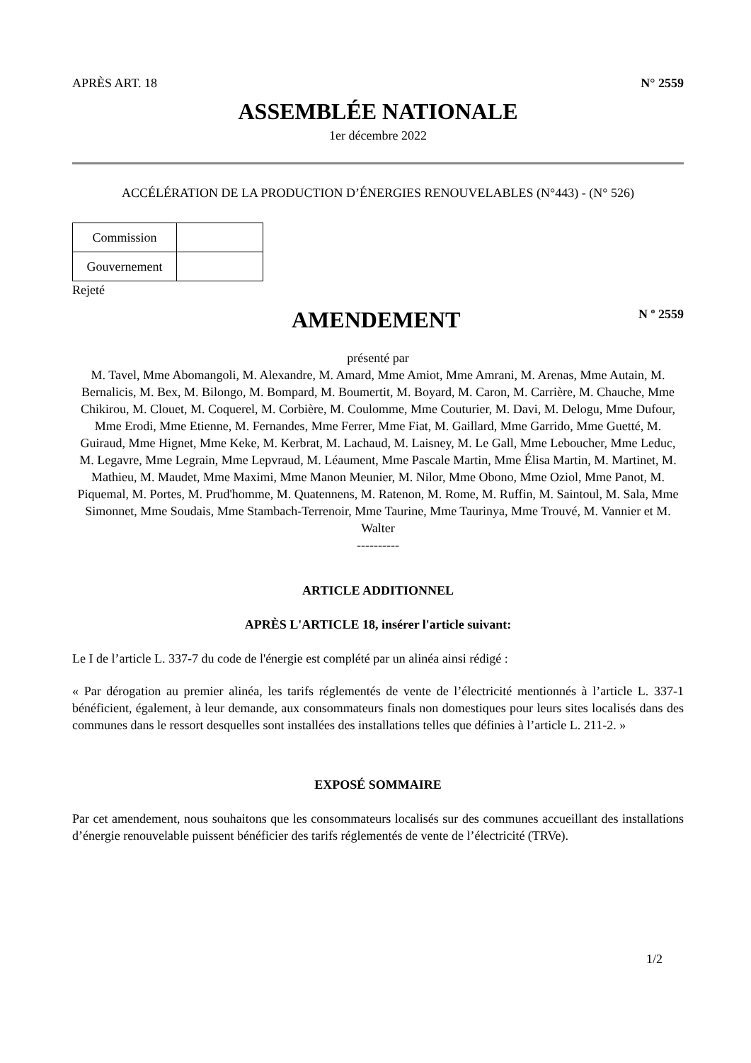APRÈS ART. 18 N° 2559
ASSEMBLÉE NATIONALE
1er décembre 2022
ACCÉLÉRATION DE LA PRODUCTION D’ÉNERGIES RENOUVELABLES (N°443) - (N° 526)
| Commission | |
| Gouvernement | |
Rejeté
AMENDEMENT
N º 2559
présenté par
M. Tavel, Mme Abomangoli, M. Alexandre, M. Amard, Mme Amiot, Mme Amrani, M. Arenas, Mme Autain, M. Bernalicis, M. Bex, M. Bilongo, M. Bompard, M. Boumertit, M. Boyard, M. Caron, M. Carrière, M. Chauche, Mme Chikirou, M. Clouet, M. Coquerel, M. Corbière, M. Coulomme, Mme Couturier, M. Davi, M. Delogu, Mme Dufour, Mme Erodi, Mme Etienne, M. Fernandes, Mme Ferrer, Mme Fiat, M. Gaillard, Mme Garrido, Mme Guetté, M. Guiraud, Mme Hignet, Mme Keke, M. Kerbrat, M. Lachaud, M. Laisney, M. Le Gall, Mme Leboucher, Mme Leduc, M. Legavre, Mme Legrain, Mme Lepvraud, M. Léaument, Mme Pascale Martin, Mme Élisa Martin, M. Martinet, M. Mathieu, M. Maudet, Mme Maximi, Mme Manon Meunier, M. Nilor, Mme Obono, Mme Oziol, Mme Panot, M. Piquemal, M. Portes, M. Prud'homme, M. Quatennens, M. Ratenon, M. Rome, M. Ruffin, M. Saintoul, M. Sala, Mme Simonnet, Mme Soudais, Mme Stambach-Terrenoir, Mme Taurine, Mme Taurinya, Mme Trouvé, M. Vannier et M. Walter
----------
ARTICLE ADDITIONNEL
APRÈS L'ARTICLE 18, insérer l'article suivant:
Le I de l’article L. 337-7 du code de l'énergie est complété par un alinéa ainsi rédigé :
« Par dérogation au premier alinéa, les tarifs réglementés de vente de l’électricité mentionnés à l’article L. 337-1 bénéficient, également, à leur demande, aux consommateurs finals non domestiques pour leurs sites localisés dans des communes dans le ressort desquelles sont installées des installations telles que définies à l’article L. 211-2. »
EXPOSÉ SOMMAIRE
Par cet amendement, nous souhaitons que les consommateurs localisés sur des communes accueillant des installations d’énergie renouvelable puissent bénéficier des tarifs réglementés de vente de l’électricité (TRVe).
1/2